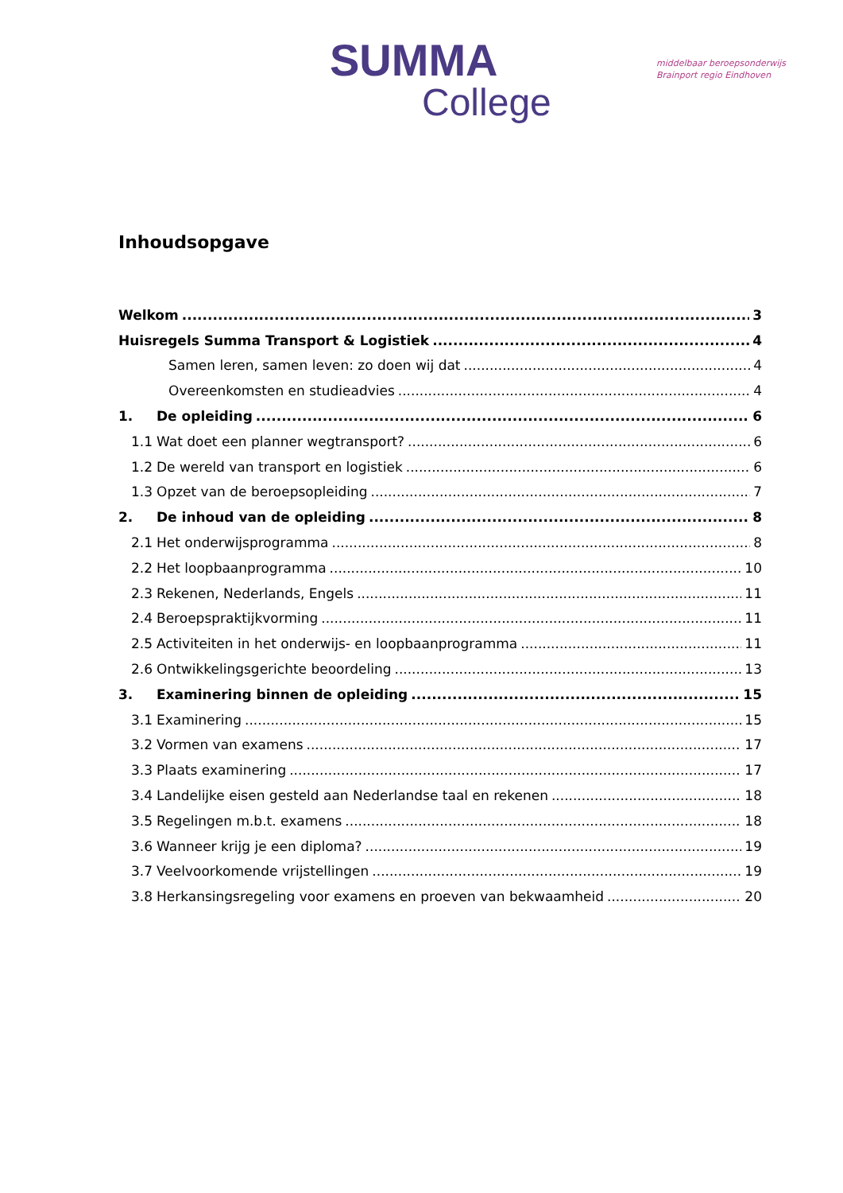SUMMA
College
middelbaar beroepsonderwijs
Brainport regio Eindhoven
Inhoudsopgave
Welkom 3
Huisregels Summa Transport & Logistiek 4
Samen leren, samen leven: zo doen wij dat 4
Overeenkomsten en studieadvies 4
1. De opleiding 6
1.1 Wat doet een planner wegtransport? 6
1.2 De wereld van transport en logistiek 6
1.3 Opzet van de beroepsopleiding 7
2. De inhoud van de opleiding 8
2.1 Het onderwijsprogramma 8
2.2 Het loopbaanprogramma 10
2.3 Rekenen, Nederlands, Engels 11
2.4 Beroepspraktijkvorming 11
2.5 Activiteiten in het onderwijs- en loopbaanprogramma 11
2.6 Ontwikkelingsgerichte beoordeling 13
3. Examinering binnen de opleiding 15
3.1 Examinering 15
3.2 Vormen van examens 17
3.3 Plaats examinering 17
3.4 Landelijke eisen gesteld aan Nederlandse taal en rekenen 18
3.5 Regelingen m.b.t. examens 18
3.6 Wanneer krijg je een diploma? 19
3.7 Veelvoorkomende vrijstellingen 19
3.8 Herkansingsregeling voor examens en proeven van bekwaamheid 20